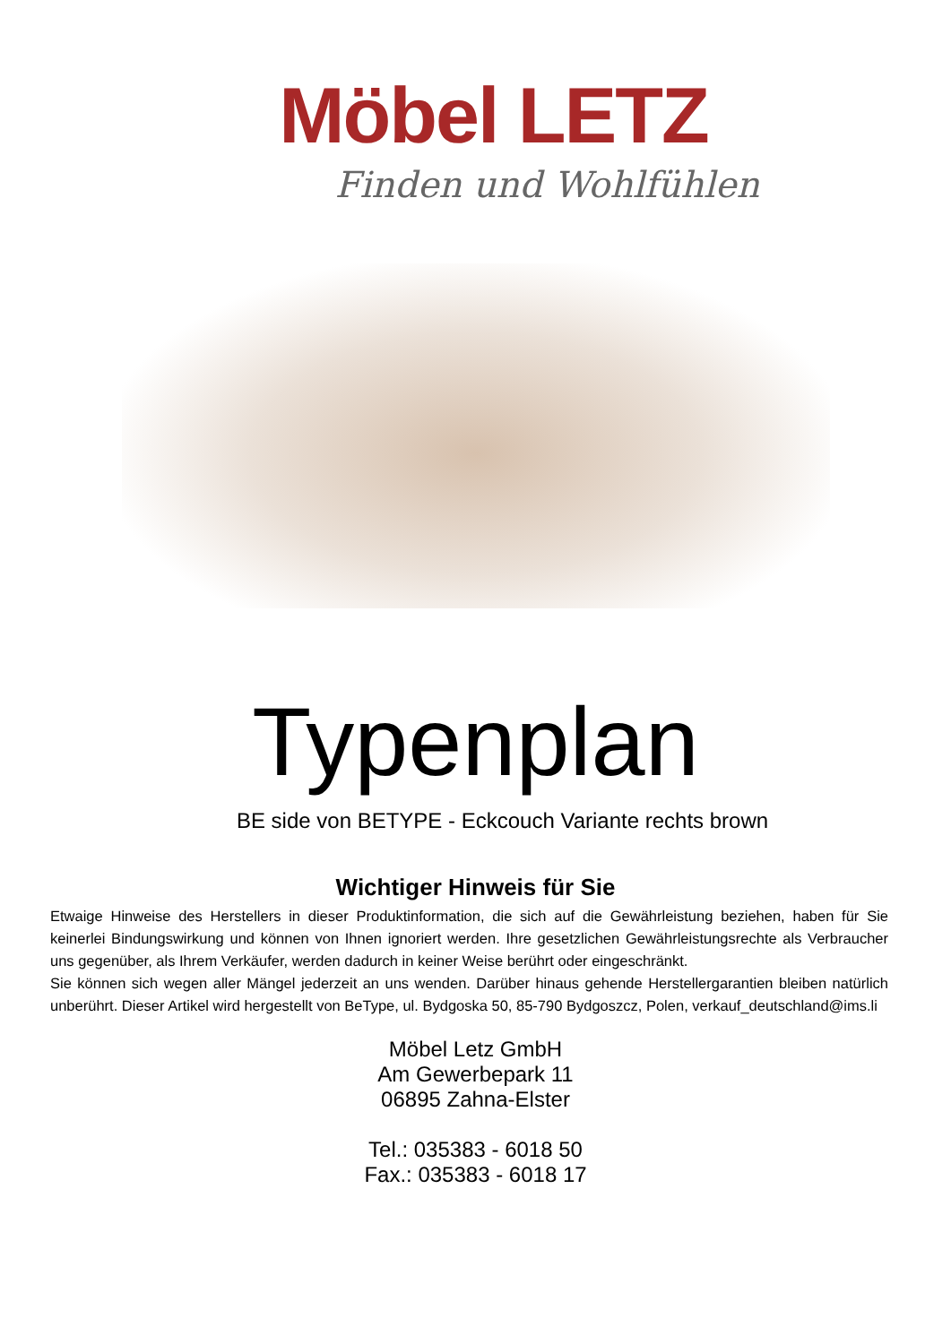Möbel LETZ
Finden und Wohlfühlen
Typenplan
BE side von BETYPE - Eckcouch Variante rechts brown
Wichtiger Hinweis für Sie
Etwaige Hinweise des Herstellers in dieser Produktinformation, die sich auf die Gewährleistung beziehen, haben für Sie keinerlei Bindungswirkung und können von Ihnen ignoriert werden. Ihre gesetzlichen Gewährleistungsrechte als Verbraucher uns gegenüber, als Ihrem Verkäufer, werden dadurch in keiner Weise berührt oder eingeschränkt.
Sie können sich wegen aller Mängel jederzeit an uns wenden. Darüber hinaus gehende Herstellergarantien bleiben natürlich unberührt. Dieser Artikel wird hergestellt von BeType, ul. Bydgoska 50, 85-790 Bydgoszcz, Polen, verkauf_deutschland@ims.li
Möbel Letz GmbH
Am Gewerbepark 11
06895 Zahna-Elster
Tel.: 035383 - 6018 50
Fax.: 035383 - 6018 17